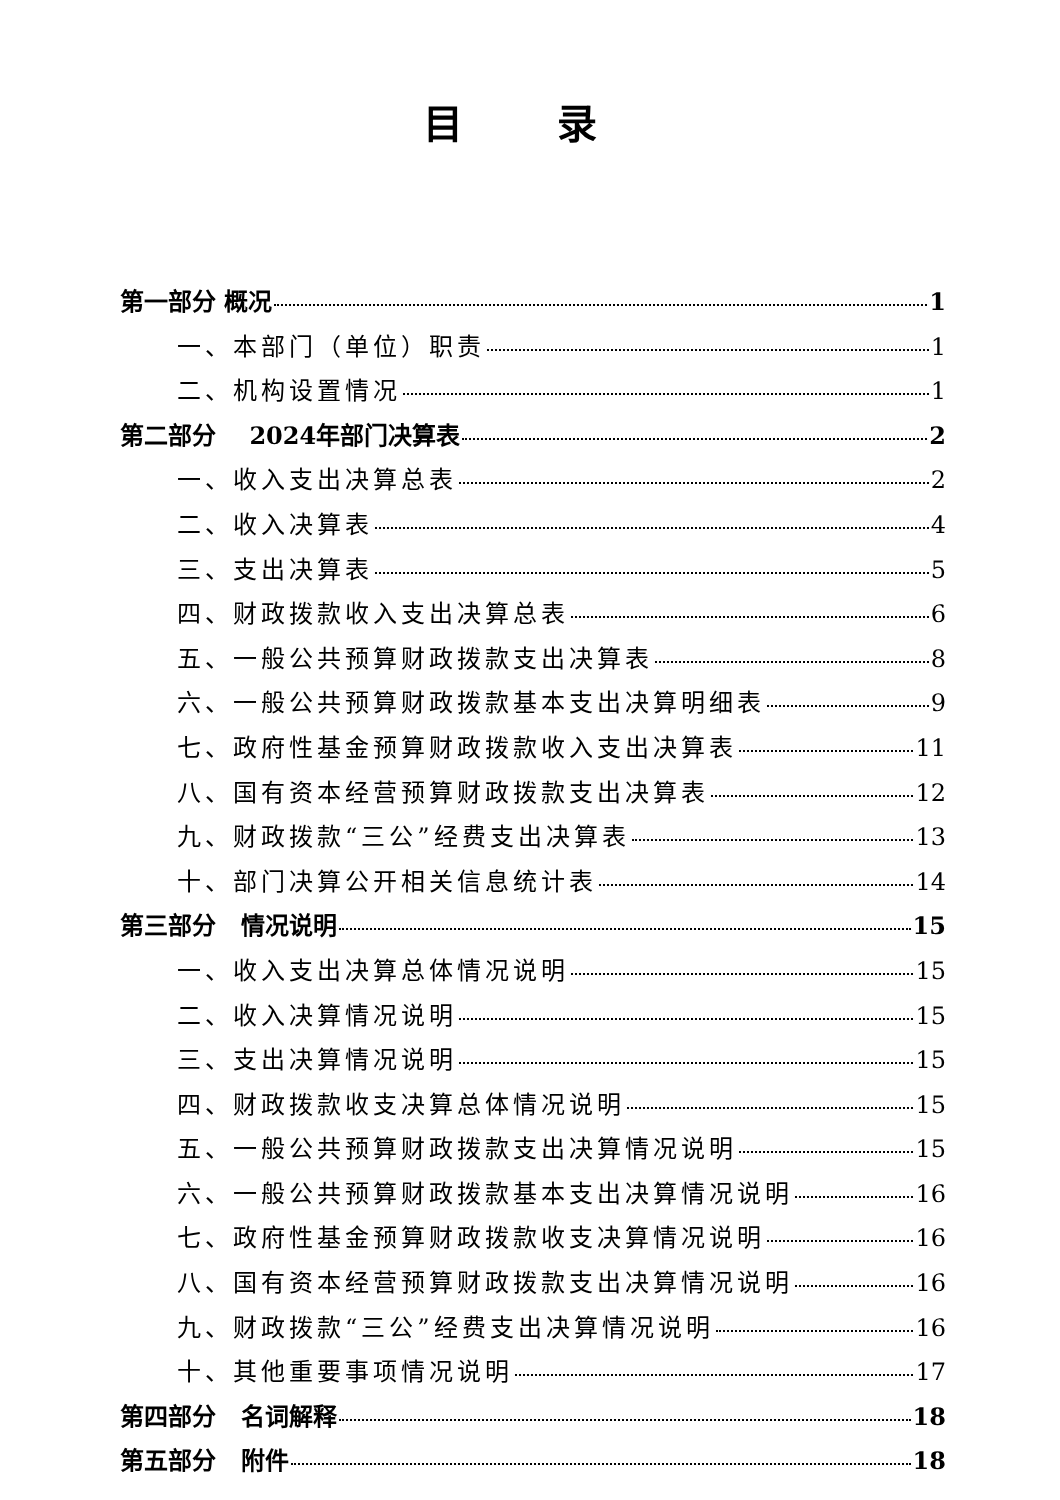目 录
第一部分 概况 1
一、本部门（单位）职责 1
二、机构设置情况 1
第二部分 2024年部门决算表 2
一、收入支出决算总表 2
二、收入决算表 4
三、支出决算表 5
四、财政拨款收入支出决算总表 6
五、一般公共预算财政拨款支出决算表 8
六、一般公共预算财政拨款基本支出决算明细表 9
七、政府性基金预算财政拨款收入支出决算表 11
八、国有资本经营预算财政拨款支出决算表 12
九、财政拨款“三公”经费支出决算表 13
十、部门决算公开相关信息统计表 14
第三部分 情况说明 15
一、收入支出决算总体情况说明 15
二、收入决算情况说明 15
三、支出决算情况说明 15
四、财政拨款收支决算总体情况说明 15
五、一般公共预算财政拨款支出决算情况说明 15
六、一般公共预算财政拨款基本支出决算情况说明 16
七、政府性基金预算财政拨款收支决算情况说明 16
八、国有资本经营预算财政拨款支出决算情况说明 16
九、财政拨款“三公”经费支出决算情况说明 16
十、其他重要事项情况说明 17
第四部分 名词解释 18
第五部分 附件 18